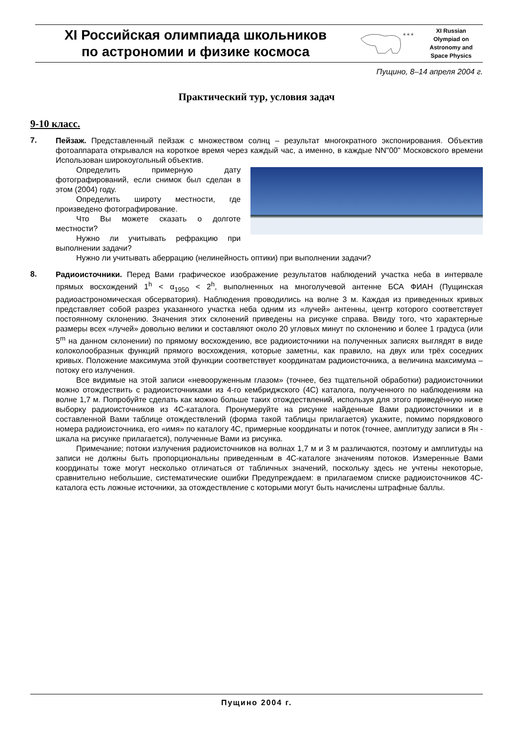XI Российская олимпиада школьников
по астрономии и физике космоса
✶✶✶
XI Russian
Olympiad on
Astronomy and
Space Physics
Пущино, 8–14 апреля 2004 г.
Практический тур, условия задач
9-10 класс.
7.
Пейзаж. Представленный пейзаж с множеством солнц – результат многократного экспонирования. Объектив фотоаппарата открывался на короткое время через каждый час, а именно, в каждые NN"00" Московского времени Использован широкоугольный объектив.
Определить примерную дату фотографирований, если снимок был сделан в этом (2004) году.
Определить широту местности, где произведено фотографирование.
Что Вы можете сказать о долготе местности?
Нужно ли учитывать рефракцию при выполнении задачи?
Нужно ли учитывать аберрацию (нелинейность оптики) при выполнении задачи?
8.
Радиоисточники. Перед Вами графическое изображение результатов наблюдений участка неба в интервале прямых восхождений 1<sup>h</sup> < α<sub>1950</sub> < 2<sup>h</sup>, выполненных на многолучевой антенне БСА ФИАН (Пущинская радиоастрономическая обсерватория). Наблюдения проводились на волне 3 м. Каждая из приведенных кривых представляет собой разрез указанного участка неба одним из «лучей» антенны, центр которого соответствует постоянному склонению. Значения этих склонений приведены на рисунке справа. Ввиду того, что характерные размеры всех «лучей» довольно велики и составляют около 20 угловых минут по склонению и более 1 градуса (или 5<sup>m</sup> на данном склонении) по прямому восхождению, все радиоисточники на полученных записях выглядят в виде колоколообразнык функций прямого восхождения, которые заметны, как правило, на двух или трёх соседних кривых. Положение максимума этой функции соответствует координатам радиоисточника, а величина максимума – потоку его излучения.
Все видимые на этой записи «невооруженным глазом» (точнее, без тщательной обработки) радиоисточники можно отождествить с радиоисточниками из 4-го кембриджского (4C) каталога, полученного по наблюдениям на волне 1,7 м. Попробуйте сделать как можно больше таких отождествлений, используя для этого приведённую ниже выборку радиоисточников из 4C-каталога. Пронумеруйте на рисунке найденные Вами радиоисточники и в составленной Вами таблице отождествлений (форма такой таблицы прилагается) укажите, помимо порядкового номера радиоисточника, его «имя» по каталогу 4C, примерные координаты и поток (точнее, амплитуду записи в Ян - шкала на рисунке прилагается), полученные Вами из рисунка.
Примечание; потоки излучения радиоисточников на волнах 1,7 м и 3 м различаются, поэтому и амплитуды на записи не должны быть пропорциональны приведенным в 4C-каталоге значениям потоков. Измеренные Вами координаты тоже могут несколько отличаться от табличных значений, поскольку здесь не учтены некоторые, сравнительно небольшие, систематические ошибки Предупреждаем: в прилагаемом списке радиоисточников 4C-каталога есть ложные источники, за отождествление с которыми могут быть начислены штрафные баллы.
Пущино 2004 г.